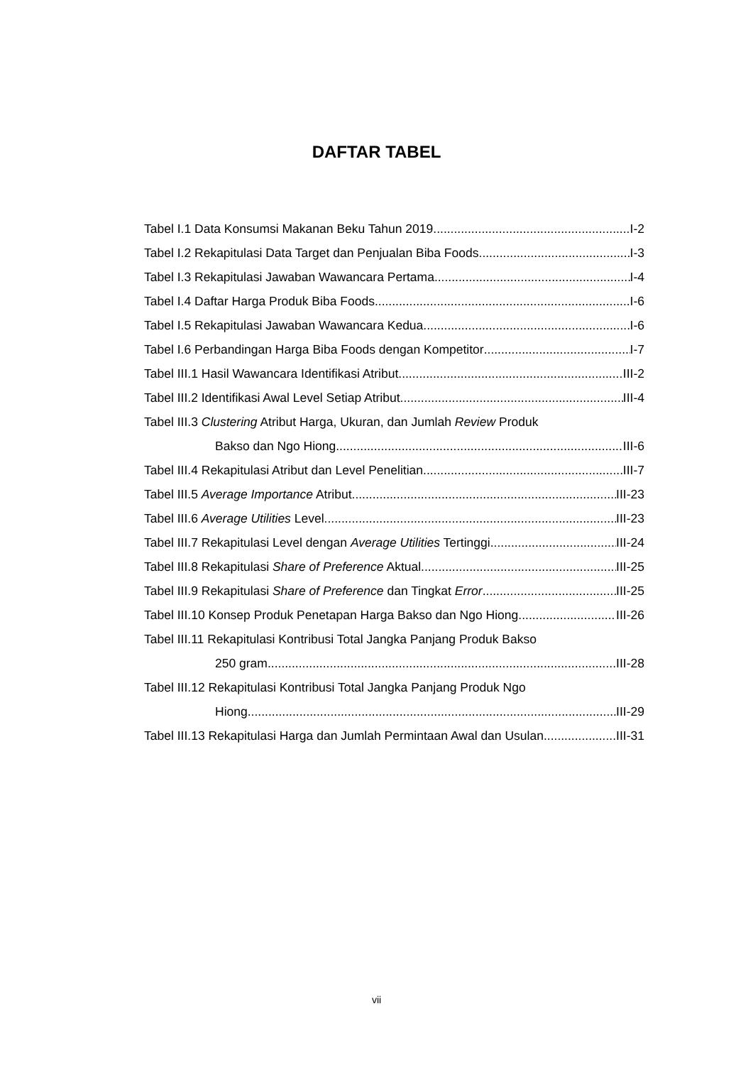DAFTAR TABEL
Tabel I.1 Data Konsumsi Makanan Beku Tahun 2019 I-2
Tabel I.2 Rekapitulasi Data Target dan Penjualan Biba Foods I-3
Tabel I.3 Rekapitulasi Jawaban Wawancara Pertama I-4
Tabel I.4 Daftar Harga Produk Biba Foods I-6
Tabel I.5 Rekapitulasi Jawaban Wawancara Kedua I-6
Tabel I.6 Perbandingan Harga Biba Foods dengan Kompetitor I-7
Tabel III.1 Hasil Wawancara Identifikasi Atribut III-2
Tabel III.2 Identifikasi Awal Level Setiap Atribut III-4
Tabel III.3 Clustering Atribut Harga, Ukuran, dan Jumlah Review Produk
Bakso dan Ngo Hiong III-6
Tabel III.4 Rekapitulasi Atribut dan Level Penelitian III-7
Tabel III.5 Average Importance Atribut III-23
Tabel III.6 Average Utilities Level III-23
Tabel III.7 Rekapitulasi Level dengan Average Utilities Tertinggi III-24
Tabel III.8 Rekapitulasi Share of Preference Aktual III-25
Tabel III.9 Rekapitulasi Share of Preference dan Tingkat Error III-25
Tabel III.10 Konsep Produk Penetapan Harga Bakso dan Ngo Hiong III-26
Tabel III.11 Rekapitulasi Kontribusi Total Jangka Panjang Produk Bakso
250 gram III-28
Tabel III.12 Rekapitulasi Kontribusi Total Jangka Panjang Produk Ngo
Hiong III-29
Tabel III.13 Rekapitulasi Harga dan Jumlah Permintaan Awal dan Usulan III-31
vii